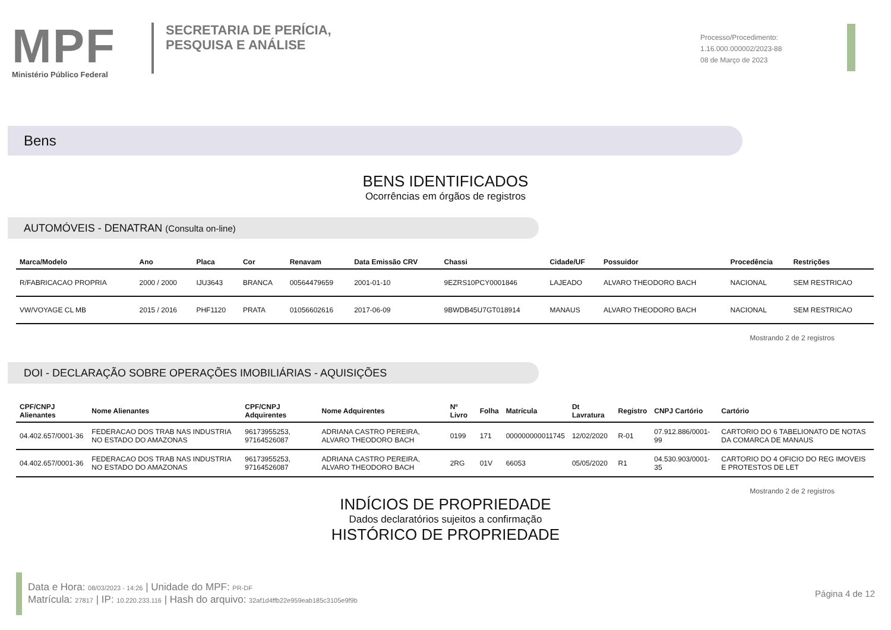MPF
Ministério Público Federal
SECRETARIA DE PERÍCIA,
PESQUISA E ANÁLISE
Processo/Procedimento:
1.16.000.000002/2023-88
08 de Março de 2023
Bens
BENS IDENTIFICADOS
Ocorrências em órgãos de registros
AUTOMÓVEIS - DENATRAN (Consulta on-line)
| Marca/Modelo | Ano | Placa | Cor | Renavam | Data Emissão CRV | Chassi | Cidade/UF | Possuidor | Procedência | Restrições |
| --- | --- | --- | --- | --- | --- | --- | --- | --- | --- | --- |
| R/FABRICACAO PROPRIA | 2000 / 2000 | IJU3643 | BRANCA | 00564479659 | 2001-01-10 | 9EZRS10PCY0001846 | LAJEADO | ALVARO THEODORO BACH | NACIONAL | SEM RESTRICAO |
| VW/VOYAGE CL MB | 2015 / 2016 | PHF1120 | PRATA | 01056602616 | 2017-06-09 | 9BWDB45U7GT018914 | MANAUS | ALVARO THEODORO BACH | NACIONAL | SEM RESTRICAO |
Mostrando 2 de 2 registros
DOI - DECLARAÇÃO SOBRE OPERAÇÕES IMOBILIÁRIAS - AQUISIÇÕES
| CPF/CNPJ Alienantes | Nome Alienantes | CPF/CNPJ Adquirentes | Nome Adquirentes | Nº Livro | Folha | Matrícula | Dt Lavratura | Registro | CNPJ Cartório | Cartório |
| --- | --- | --- | --- | --- | --- | --- | --- | --- | --- | --- |
| 04.402.657/0001-36 | FEDERACAO DOS TRAB NAS INDUSTRIA NO ESTADO DO AMAZONAS | 96173955253, 97164526087 | ADRIANA CASTRO PEREIRA, ALVARO THEODORO BACH | 0199 | 171 | 000000000011745 | 12/02/2020 | R-01 | 07.912.886/0001-99 | CARTORIO DO 6 TABELIONATO DE NOTAS DA COMARCA DE MANAUS |
| 04.402.657/0001-36 | FEDERACAO DOS TRAB NAS INDUSTRIA NO ESTADO DO AMAZONAS | 96173955253, 97164526087 | ADRIANA CASTRO PEREIRA, ALVARO THEODORO BACH | 2RG | 01V | 66053 | 05/05/2020 | R1 | 04.530.903/0001-35 | CARTORIO DO 4 OFICIO DO REG IMOVEIS E PROTESTOS DE LET |
Mostrando 2 de 2 registros
INDÍCIOS DE PROPRIEDADE
Dados declaratórios sujeitos a confirmação
HISTÓRICO DE PROPRIEDADE
Data e Hora: 08/03/2023 - 14:26 | Unidade do MPF: PR-DF
Matrícula: 27817 | IP: 10.220.233.116 | Hash do arquivo: 32af1d4ffb22e959eab185c3105e9f9b
Página 4 de 12